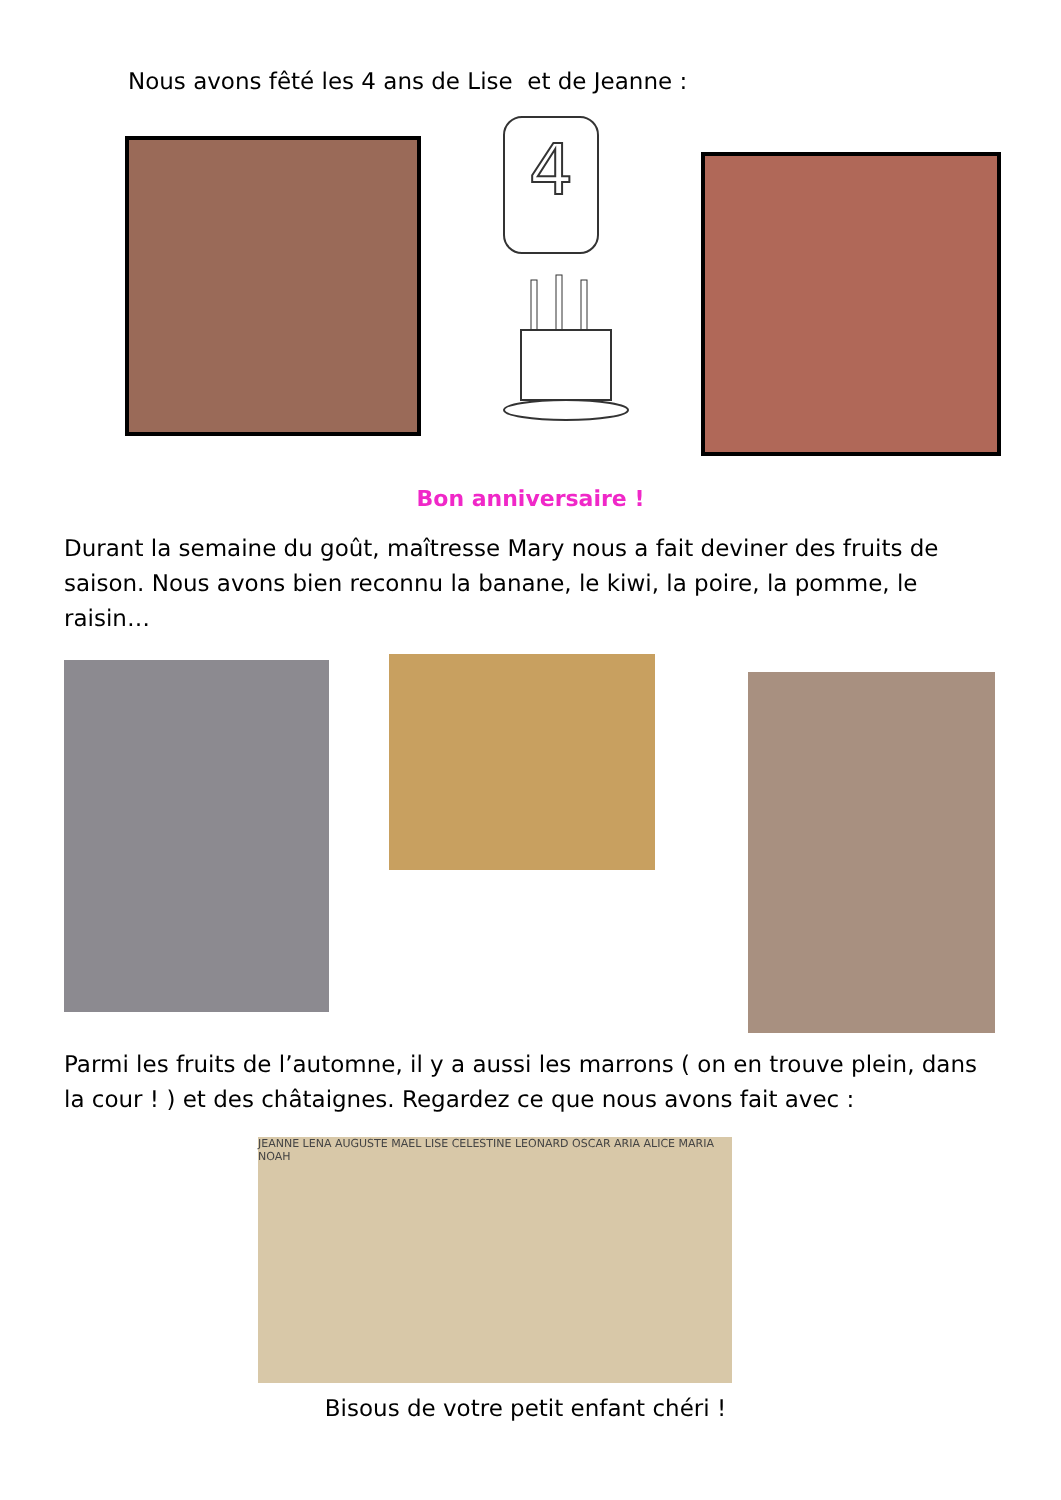Nous avons fêté les 4 ans de Lise et de Jeanne :
4
Bon anniversaire !
Durant la semaine du goût, maîtresse Mary nous a fait deviner des fruits de saison. Nous avons bien reconnu la banane, le kiwi, la poire, la pomme, le raisin…
Parmi les fruits de l’automne, il y a aussi les marrons ( on en trouve plein, dans la cour ! ) et des châtaignes. Regardez ce que nous avons fait avec :
JEANNE LENA AUGUSTE MAEL LISE CELESTINE LEONARD OSCAR ARIA ALICE MARIA NOAH
Bisous de votre petit enfant chéri !